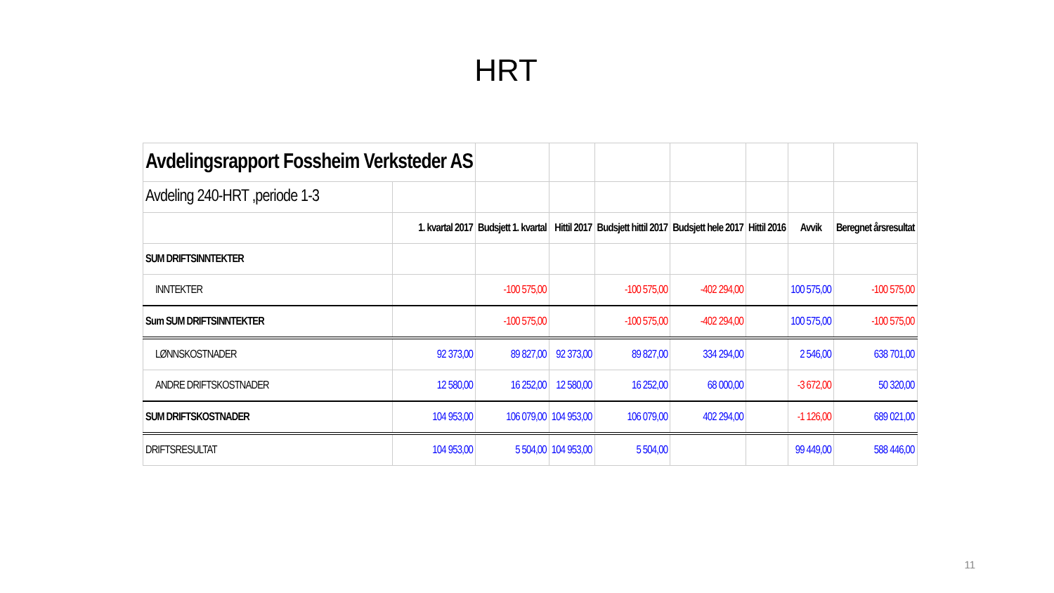HRT
| Avdelingsrapport Fossheim Verksteder AS | | | | | | | | |
| Avdeling 240-HRT ,periode 1-3 | | | | | | | | |
| | 1. kvartal 2017 | Budsjett 1. kvartal | Hittil 2017 | Budsjett hittil 2017 | Budsjett hele 2017 | Hittil 2016 | Avvik | Beregnet årsresultat |
| SUM DRIFTSINNTEKTER | | | | | | | | |
| INNTEKTER | | -100 575,00 | | -100 575,00 | -402 294,00 | | 100 575,00 | -100 575,00 |
| Sum SUM DRIFTSINNTEKTER | | -100 575,00 | | -100 575,00 | -402 294,00 | | 100 575,00 | -100 575,00 |
| LØNNSKOSTNADER | 92 373,00 | 89 827,00 | 92 373,00 | 89 827,00 | 334 294,00 | | 2 546,00 | 638 701,00 |
| ANDRE DRIFTSKOSTNADER | 12 580,00 | 16 252,00 | 12 580,00 | 16 252,00 | 68 000,00 | | -3 672,00 | 50 320,00 |
| SUM DRIFTSKOSTNADER | 104 953,00 | 106 079,00 | 104 953,00 | 106 079,00 | 402 294,00 | | -1 126,00 | 689 021,00 |
| DRIFTSRESULTAT | 104 953,00 | 5 504,00 | 104 953,00 | 5 504,00 | | | 99 449,00 | 588 446,00 |
11